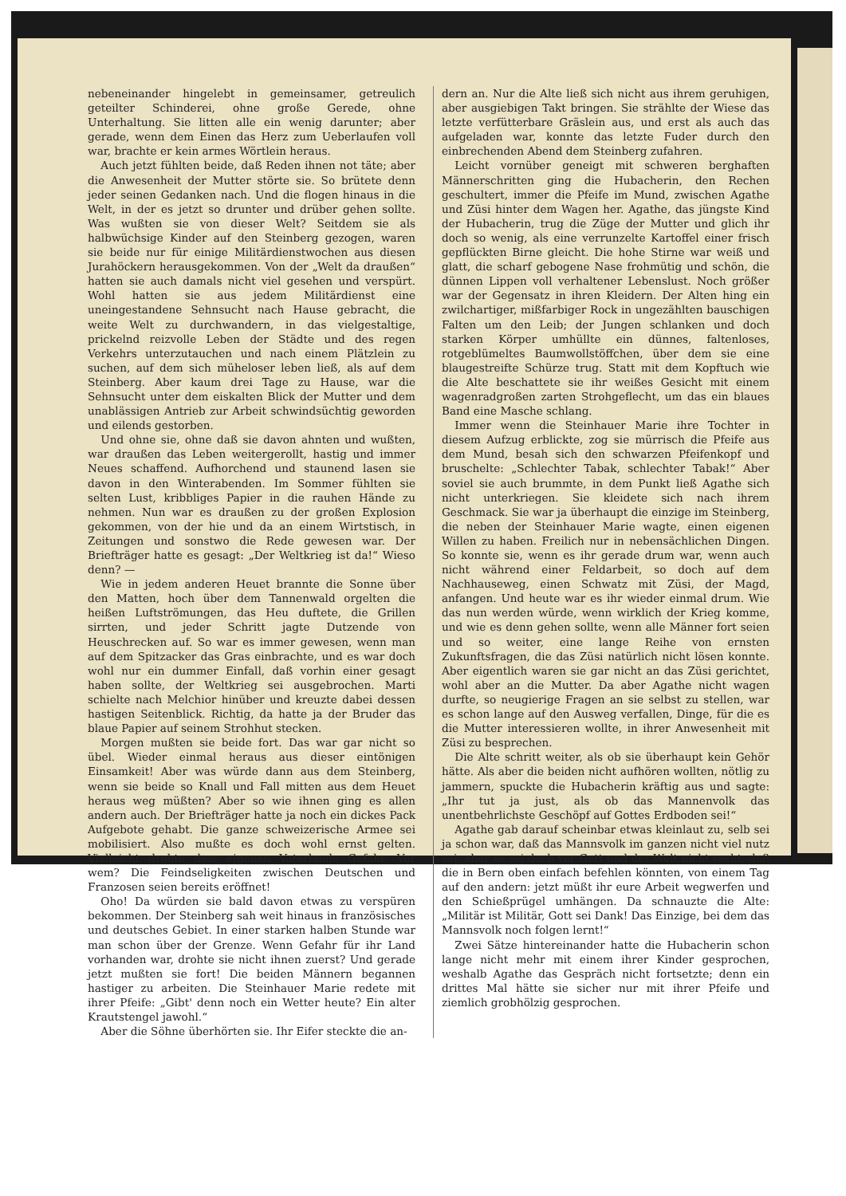nebeneinander hingelebt in gemeinsamer, getreulich geteilter Schinderei, ohne große Gerede, ohne Unterhaltung. Sie litten alle ein wenig darunter; aber gerade, wenn dem Einen das Herz zum Ueberlaufen voll war, brachte er kein armes Wörtlein heraus.
Auch jetzt fühlten beide, daß Reden ihnen not täte; aber die Anwesenheit der Mutter störte sie. So brütete denn jeder seinen Gedanken nach. Und die flogen hinaus in die Welt, in der es jetzt so drunter und drüber gehen sollte. Was wußten sie von dieser Welt? Seitdem sie als halbwüchsige Kinder auf den Steinberg gezogen, waren sie beide nur für einige Militärdienstwochen aus diesen Jurahöckern herausgekommen. Von der „Welt da draußen“ hatten sie auch damals nicht viel gesehen und verspürt. Wohl hatten sie aus jedem Militärdienst eine uneingestandene Sehnsucht nach Hause gebracht, die weite Welt zu durchwandern, in das vielgestaltige, prickelnd reizvolle Leben der Städte und des regen Verkehrs unterzutauchen und nach einem Plätzlein zu suchen, auf dem sich müheloser leben ließ, als auf dem Steinberg. Aber kaum drei Tage zu Hause, war die Sehnsucht unter dem eiskalten Blick der Mutter und dem unablässigen Antrieb zur Arbeit schwindsüchtig geworden und eilends gestorben.
Und ohne sie, ohne daß sie davon ahnten und wußten, war draußen das Leben weitergerollt, hastig und immer Neues schaffend. Aufhorchend und staunend lasen sie davon in den Winterabenden. Im Sommer fühlten sie selten Lust, kribbliges Papier in die rauhen Hände zu nehmen. Nun war es draußen zu der großen Explosion gekommen, von der hie und da an einem Wirtstisch, in Zeitungen und sonstwo die Rede gewesen war. Der Briefträger hatte es gesagt: „Der Weltkrieg ist da!“ Wieso denn? —
Wie in jedem anderen Heuet brannte die Sonne über den Matten, hoch über dem Tannenwald orgelten die heißen Luftströmungen, das Heu duftete, die Grillen sirrten, und jeder Schritt jagte Dutzende von Heuschrecken auf. So war es immer gewesen, wenn man auf dem Spitzacker das Gras einbrachte, und es war doch wohl nur ein dummer Einfall, daß vorhin einer gesagt haben sollte, der Weltkrieg sei ausgebrochen. Marti schielte nach Melchior hinüber und kreuzte dabei dessen hastigen Seitenblick. Richtig, da hatte ja der Bruder das blaue Papier auf seinem Strohhut stecken.
Morgen mußten sie beide fort. Das war gar nicht so übel. Wieder einmal heraus aus dieser eintönigen Einsamkeit! Aber was würde dann aus dem Steinberg, wenn sie beide so Knall und Fall mitten aus dem Heuet heraus weg müßten? Aber so wie ihnen ging es allen andern auch. Der Briefträger hatte ja noch ein dickes Pack Aufgebote gehabt. Die ganze schweizerische Armee sei mobilisiert. Also mußte es doch wohl ernst gelten. Vielleicht drohte dem eigenen Vaterlande Gefahr. Vor wem? Die Feindseligkeiten zwischen Deutschen und Franzosen seien bereits eröffnet!
Oho! Da würden sie bald davon etwas zu verspüren bekommen. Der Steinberg sah weit hinaus in französisches und deutsches Gebiet. In einer starken halben Stunde war man schon über der Grenze. Wenn Gefahr für ihr Land vorhanden war, drohte sie nicht ihnen zuerst? Und gerade jetzt mußten sie fort! Die beiden Männern begannen hastiger zu arbeiten. Die Steinhauer Marie redete mit ihrer Pfeife: „Gibt' denn noch ein Wetter heute? Ein alter Krautstengel jawohl.“
Aber die Söhne überhörten sie. Ihr Eifer steckte die an-
dern an. Nur die Alte ließ sich nicht aus ihrem geruhigen, aber ausgiebigen Takt bringen. Sie strählte der Wiese das letzte verfütterbare Gräslein aus, und erst als auch das aufgeladen war, konnte das letzte Fuder durch den einbrechenden Abend dem Steinberg zufahren.
Leicht vornüber geneigt mit schweren berghaften Männerschritten ging die Hubacherin, den Rechen geschultert, immer die Pfeife im Mund, zwischen Agathe und Züsi hinter dem Wagen her. Agathe, das jüngste Kind der Hubacherin, trug die Züge der Mutter und glich ihr doch so wenig, als eine verrunzelte Kartoffel einer frisch gepflückten Birne gleicht. Die hohe Stirne war weiß und glatt, die scharf gebogene Nase frohmütig und schön, die dünnen Lippen voll verhaltener Lebenslust. Noch größer war der Gegensatz in ihren Kleidern. Der Alten hing ein zwilchartiger, mißfarbiger Rock in ungezählten bauschigen Falten um den Leib; der Jungen schlanken und doch starken Körper umhüllte ein dünnes, faltenloses, rotgeblümeltes Baumwollstöffchen, über dem sie eine blaugestreifte Schürze trug. Statt mit dem Kopftuch wie die Alte beschattete sie ihr weißes Gesicht mit einem wagenradgroßen zarten Strohgeflecht, um das ein blaues Band eine Masche schlang.
Immer wenn die Steinhauer Marie ihre Tochter in diesem Aufzug erblickte, zog sie mürrisch die Pfeife aus dem Mund, besah sich den schwarzen Pfeifenkopf und bruschelte: „Schlechter Tabak, schlechter Tabak!“ Aber soviel sie auch brummte, in dem Punkt ließ Agathe sich nicht unterkriegen. Sie kleidete sich nach ihrem Geschmack. Sie war ja überhaupt die einzige im Steinberg, die neben der Steinhauer Marie wagte, einen eigenen Willen zu haben. Freilich nur in nebensächlichen Dingen. So konnte sie, wenn es ihr gerade drum war, wenn auch nicht während einer Feldarbeit, so doch auf dem Nachhauseweg, einen Schwatz mit Züsi, der Magd, anfangen. Und heute war es ihr wieder einmal drum. Wie das nun werden würde, wenn wirklich der Krieg komme, und wie es denn gehen sollte, wenn alle Männer fort seien und so weiter, eine lange Reihe von ernsten Zukunftsfragen, die das Züsi natürlich nicht lösen konnte. Aber eigentlich waren sie gar nicht an das Züsi gerichtet, wohl aber an die Mutter. Da aber Agathe nicht wagen durfte, so neugierige Fragen an sie selbst zu stellen, war es schon lange auf den Ausweg verfallen, Dinge, für die es die Mutter interessieren wollte, in ihrer Anwesenheit mit Züsi zu besprechen.
Die Alte schritt weiter, als ob sie überhaupt kein Gehör hätte. Als aber die beiden nicht aufhören wollten, nötlig zu jammern, spuckte die Hubacherin kräftig aus und sagte: „Ihr tut ja just, als ob das Mannenvolk das unentbehrlichste Geschöpf auf Gottes Erdboden sei!“
Agathe gab darauf scheinbar etwas kleinlaut zu, selb sei ja schon war, daß das Mannsvolk im ganzen nicht viel nutz sei; aber es sei doch vor Gott und der Welt nicht recht, daß die in Bern oben einfach befehlen könnten, von einem Tag auf den andern: jetzt müßt ihr eure Arbeit wegwerfen und den Schießprügel umhängen. Da schnauzte die Alte: „Militär ist Militär, Gott sei Dank! Das Einzige, bei dem das Mannsvolk noch folgen lernt!“
Zwei Sätze hintereinander hatte die Hubacherin schon lange nicht mehr mit einem ihrer Kinder gesprochen, weshalb Agathe das Gespräch nicht fortsetzte; denn ein drittes Mal hätte sie sicher nur mit ihrer Pfeife und ziemlich grobhölzig gesprochen.